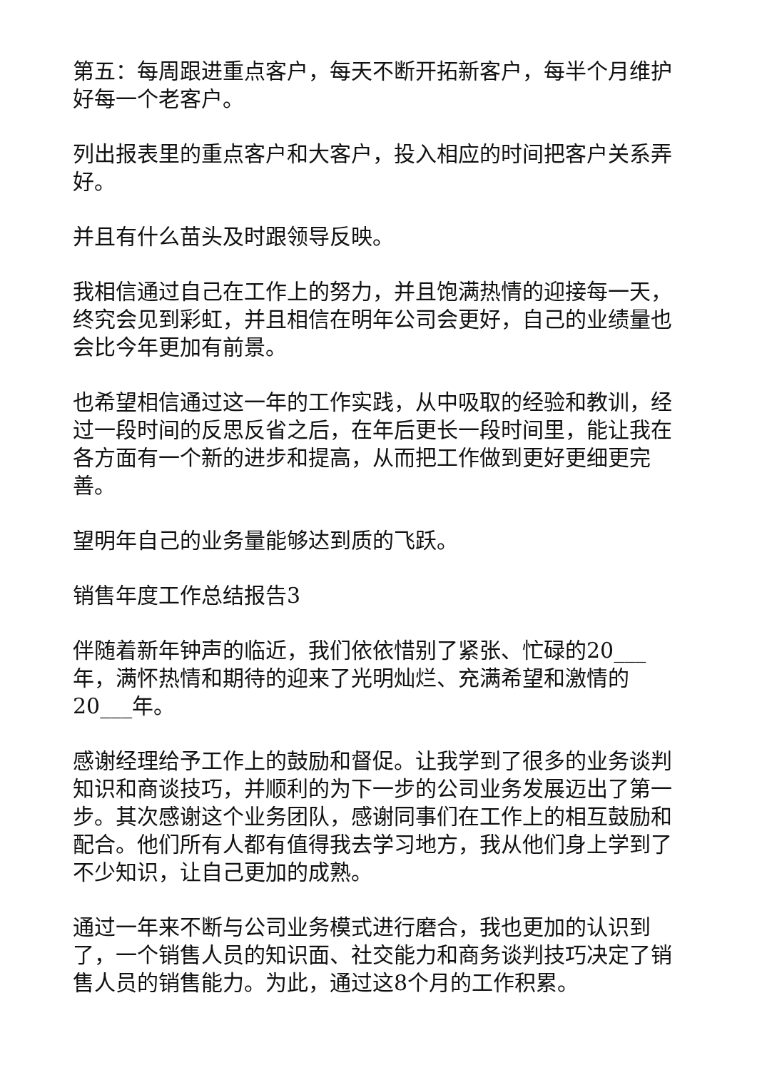第五：每周跟进重点客户，每天不断开拓新客户，每半个月维护好每一个老客户。
列出报表里的重点客户和大客户，投入相应的时间把客户关系弄好。
并且有什么苗头及时跟领导反映。
我相信通过自己在工作上的努力，并且饱满热情的迎接每一天，终究会见到彩虹，并且相信在明年公司会更好，自己的业绩量也会比今年更加有前景。
也希望相信通过这一年的工作实践，从中吸取的经验和教训，经过一段时间的反思反省之后，在年后更长一段时间里，能让我在各方面有一个新的进步和提高，从而把工作做到更好更细更完善。
望明年自己的业务量能够达到质的飞跃。
销售年度工作总结报告3
伴随着新年钟声的临近，我们依依惜别了紧张、忙碌的20___年，满怀热情和期待的迎来了光明灿烂、充满希望和激情的20___年。
感谢经理给予工作上的鼓励和督促。让我学到了很多的业务谈判知识和商谈技巧，并顺利的为下一步的公司业务发展迈出了第一步。其次感谢这个业务团队，感谢同事们在工作上的相互鼓励和配合。他们所有人都有值得我去学习地方，我从他们身上学到了不少知识，让自己更加的成熟。
通过一年来不断与公司业务模式进行磨合，我也更加的认识到了，一个销售人员的知识面、社交能力和商务谈判技巧决定了销售人员的销售能力。为此，通过这8个月的工作积累。